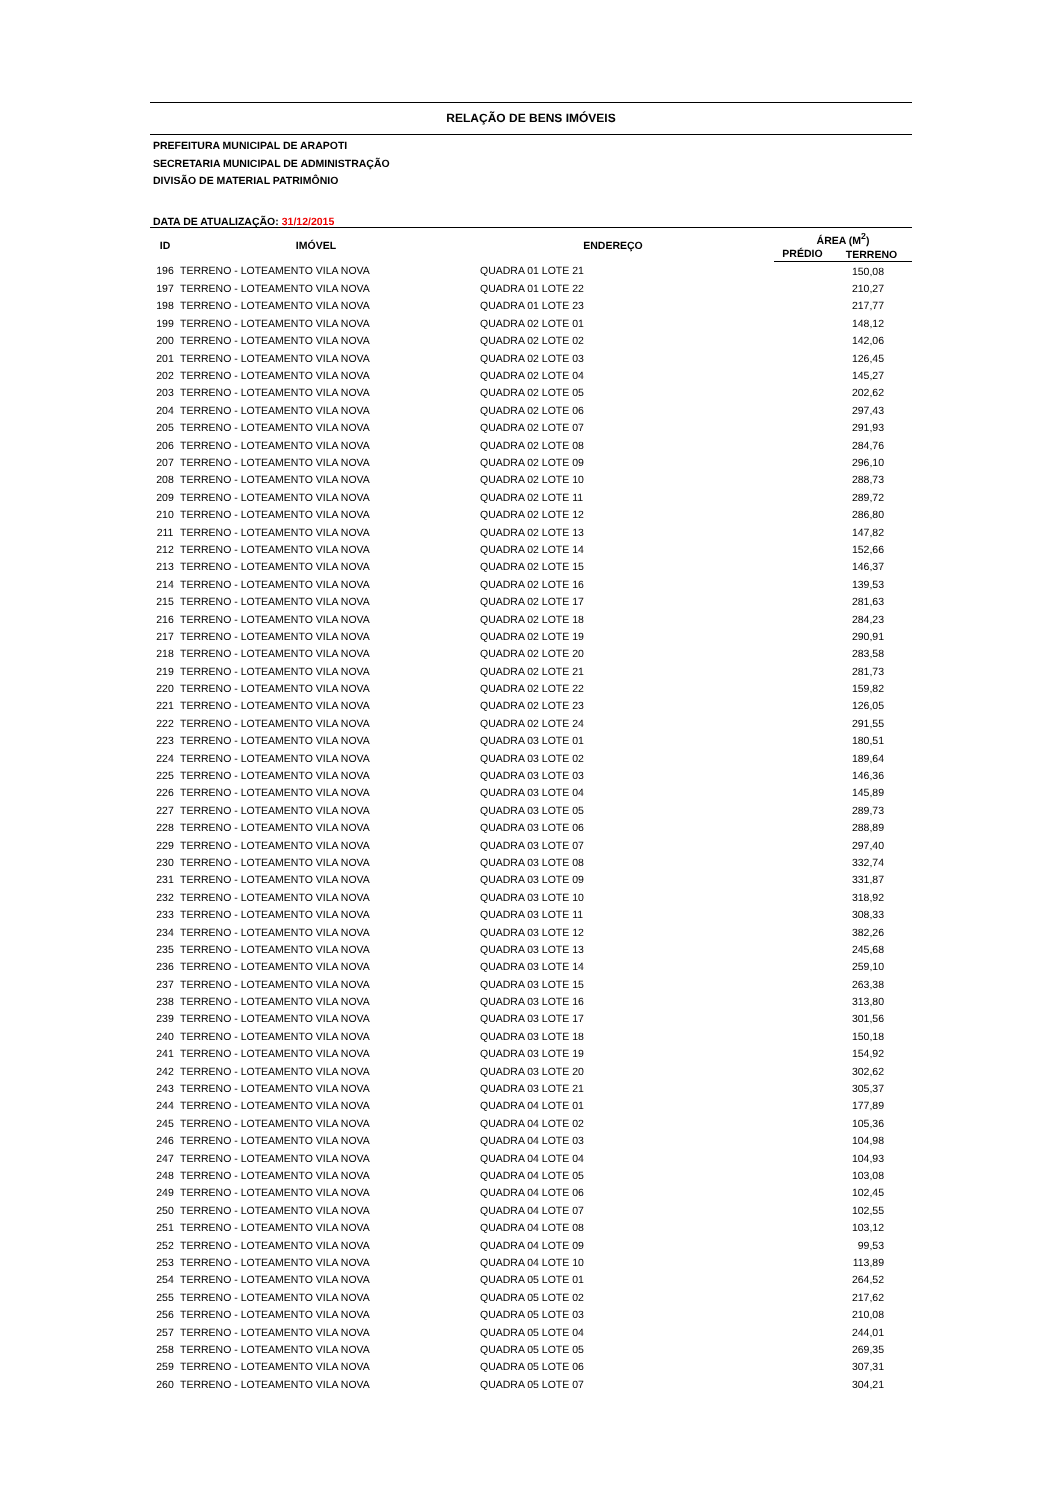RELAÇÃO DE BENS IMÓVEIS
PREFEITURA MUNICIPAL DE ARAPOTI
SECRETARIA MUNICIPAL DE ADMINISTRAÇÃO
DIVISÃO DE MATERIAL PATRIMÔNIO
DATA DE ATUALIZAÇÃO: 31/12/2015
| ID | IMÓVEL | ENDEREÇO | ÁREA (M<sup>2</sup>) | |
| --- | --- | --- | --- | --- |
| | | | PRÉDIO | TERRENO |
| 196 | TERRENO - LOTEAMENTO VILA NOVA | QUADRA 01 LOTE 21 | | 150,08 |
| 197 | TERRENO - LOTEAMENTO VILA NOVA | QUADRA 01 LOTE 22 | | 210,27 |
| 198 | TERRENO - LOTEAMENTO VILA NOVA | QUADRA 01 LOTE 23 | | 217,77 |
| 199 | TERRENO - LOTEAMENTO VILA NOVA | QUADRA 02 LOTE 01 | | 148,12 |
| 200 | TERRENO - LOTEAMENTO VILA NOVA | QUADRA 02 LOTE 02 | | 142,06 |
| 201 | TERRENO - LOTEAMENTO VILA NOVA | QUADRA 02 LOTE 03 | | 126,45 |
| 202 | TERRENO - LOTEAMENTO VILA NOVA | QUADRA 02 LOTE 04 | | 145,27 |
| 203 | TERRENO - LOTEAMENTO VILA NOVA | QUADRA 02 LOTE 05 | | 202,62 |
| 204 | TERRENO - LOTEAMENTO VILA NOVA | QUADRA 02 LOTE 06 | | 297,43 |
| 205 | TERRENO - LOTEAMENTO VILA NOVA | QUADRA 02 LOTE 07 | | 291,93 |
| 206 | TERRENO - LOTEAMENTO VILA NOVA | QUADRA 02 LOTE 08 | | 284,76 |
| 207 | TERRENO - LOTEAMENTO VILA NOVA | QUADRA 02 LOTE 09 | | 296,10 |
| 208 | TERRENO - LOTEAMENTO VILA NOVA | QUADRA 02 LOTE 10 | | 288,73 |
| 209 | TERRENO - LOTEAMENTO VILA NOVA | QUADRA 02 LOTE 11 | | 289,72 |
| 210 | TERRENO - LOTEAMENTO VILA NOVA | QUADRA 02 LOTE 12 | | 286,80 |
| 211 | TERRENO - LOTEAMENTO VILA NOVA | QUADRA 02 LOTE 13 | | 147,82 |
| 212 | TERRENO - LOTEAMENTO VILA NOVA | QUADRA 02 LOTE 14 | | 152,66 |
| 213 | TERRENO - LOTEAMENTO VILA NOVA | QUADRA 02 LOTE 15 | | 146,37 |
| 214 | TERRENO - LOTEAMENTO VILA NOVA | QUADRA 02 LOTE 16 | | 139,53 |
| 215 | TERRENO - LOTEAMENTO VILA NOVA | QUADRA 02 LOTE 17 | | 281,63 |
| 216 | TERRENO - LOTEAMENTO VILA NOVA | QUADRA 02 LOTE 18 | | 284,23 |
| 217 | TERRENO - LOTEAMENTO VILA NOVA | QUADRA 02 LOTE 19 | | 290,91 |
| 218 | TERRENO - LOTEAMENTO VILA NOVA | QUADRA 02 LOTE 20 | | 283,58 |
| 219 | TERRENO - LOTEAMENTO VILA NOVA | QUADRA 02 LOTE 21 | | 281,73 |
| 220 | TERRENO - LOTEAMENTO VILA NOVA | QUADRA 02 LOTE 22 | | 159,82 |
| 221 | TERRENO - LOTEAMENTO VILA NOVA | QUADRA 02 LOTE 23 | | 126,05 |
| 222 | TERRENO - LOTEAMENTO VILA NOVA | QUADRA 02 LOTE 24 | | 291,55 |
| 223 | TERRENO - LOTEAMENTO VILA NOVA | QUADRA 03 LOTE 01 | | 180,51 |
| 224 | TERRENO - LOTEAMENTO VILA NOVA | QUADRA 03 LOTE 02 | | 189,64 |
| 225 | TERRENO - LOTEAMENTO VILA NOVA | QUADRA 03 LOTE 03 | | 146,36 |
| 226 | TERRENO - LOTEAMENTO VILA NOVA | QUADRA 03 LOTE 04 | | 145,89 |
| 227 | TERRENO - LOTEAMENTO VILA NOVA | QUADRA 03 LOTE 05 | | 289,73 |
| 228 | TERRENO - LOTEAMENTO VILA NOVA | QUADRA 03 LOTE 06 | | 288,89 |
| 229 | TERRENO - LOTEAMENTO VILA NOVA | QUADRA 03 LOTE 07 | | 297,40 |
| 230 | TERRENO - LOTEAMENTO VILA NOVA | QUADRA 03 LOTE 08 | | 332,74 |
| 231 | TERRENO - LOTEAMENTO VILA NOVA | QUADRA 03 LOTE 09 | | 331,87 |
| 232 | TERRENO - LOTEAMENTO VILA NOVA | QUADRA 03 LOTE 10 | | 318,92 |
| 233 | TERRENO - LOTEAMENTO VILA NOVA | QUADRA 03 LOTE 11 | | 308,33 |
| 234 | TERRENO - LOTEAMENTO VILA NOVA | QUADRA 03 LOTE 12 | | 382,26 |
| 235 | TERRENO - LOTEAMENTO VILA NOVA | QUADRA 03 LOTE 13 | | 245,68 |
| 236 | TERRENO - LOTEAMENTO VILA NOVA | QUADRA 03 LOTE 14 | | 259,10 |
| 237 | TERRENO - LOTEAMENTO VILA NOVA | QUADRA 03 LOTE 15 | | 263,38 |
| 238 | TERRENO - LOTEAMENTO VILA NOVA | QUADRA 03 LOTE 16 | | 313,80 |
| 239 | TERRENO - LOTEAMENTO VILA NOVA | QUADRA 03 LOTE 17 | | 301,56 |
| 240 | TERRENO - LOTEAMENTO VILA NOVA | QUADRA 03 LOTE 18 | | 150,18 |
| 241 | TERRENO - LOTEAMENTO VILA NOVA | QUADRA 03 LOTE 19 | | 154,92 |
| 242 | TERRENO - LOTEAMENTO VILA NOVA | QUADRA 03 LOTE 20 | | 302,62 |
| 243 | TERRENO - LOTEAMENTO VILA NOVA | QUADRA 03 LOTE 21 | | 305,37 |
| 244 | TERRENO - LOTEAMENTO VILA NOVA | QUADRA 04 LOTE 01 | | 177,89 |
| 245 | TERRENO - LOTEAMENTO VILA NOVA | QUADRA 04 LOTE 02 | | 105,36 |
| 246 | TERRENO - LOTEAMENTO VILA NOVA | QUADRA 04 LOTE 03 | | 104,98 |
| 247 | TERRENO - LOTEAMENTO VILA NOVA | QUADRA 04 LOTE 04 | | 104,93 |
| 248 | TERRENO - LOTEAMENTO VILA NOVA | QUADRA 04 LOTE 05 | | 103,08 |
| 249 | TERRENO - LOTEAMENTO VILA NOVA | QUADRA 04 LOTE 06 | | 102,45 |
| 250 | TERRENO - LOTEAMENTO VILA NOVA | QUADRA 04 LOTE 07 | | 102,55 |
| 251 | TERRENO - LOTEAMENTO VILA NOVA | QUADRA 04 LOTE 08 | | 103,12 |
| 252 | TERRENO - LOTEAMENTO VILA NOVA | QUADRA 04 LOTE 09 | | 99,53 |
| 253 | TERRENO - LOTEAMENTO VILA NOVA | QUADRA 04 LOTE 10 | | 113,89 |
| 254 | TERRENO - LOTEAMENTO VILA NOVA | QUADRA 05 LOTE 01 | | 264,52 |
| 255 | TERRENO - LOTEAMENTO VILA NOVA | QUADRA 05 LOTE 02 | | 217,62 |
| 256 | TERRENO - LOTEAMENTO VILA NOVA | QUADRA 05 LOTE 03 | | 210,08 |
| 257 | TERRENO - LOTEAMENTO VILA NOVA | QUADRA 05 LOTE 04 | | 244,01 |
| 258 | TERRENO - LOTEAMENTO VILA NOVA | QUADRA 05 LOTE 05 | | 269,35 |
| 259 | TERRENO - LOTEAMENTO VILA NOVA | QUADRA 05 LOTE 06 | | 307,31 |
| 260 | TERRENO - LOTEAMENTO VILA NOVA | QUADRA 05 LOTE 07 | | 304,21 |